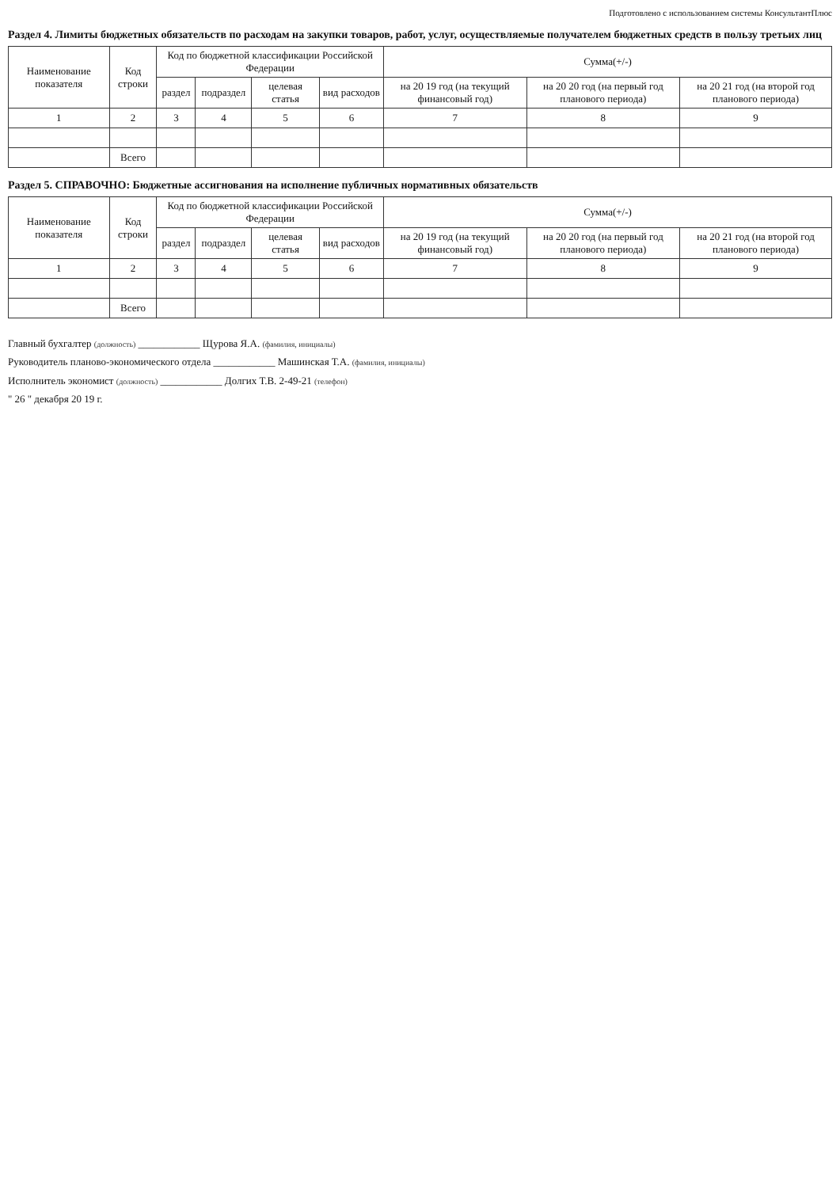Подготовлено с использованием системы КонсультантПлюс
Раздел 4. Лимиты бюджетных обязательств по расходам на закупки товаров, работ, услуг, осуществляемые получателем бюджетных средств в пользу третьих лиц
| Наименование показателя | Код строки | Код по бюджетной классификации Российской Федерации | | | | Сумма(+/-) | | |
| --- | --- | --- | --- | --- | --- | --- | --- | --- |
| | | раздел | подраздел | целевая статья | вид расходов | на 20 19 год (на текущий финансовый год) | на 20 20 год (на первый год планового периода) | на 20 21 год (на второй год планового периода) |
| 1 | 2 | 3 | 4 | 5 | 6 | 7 | 8 | 9 |
| | Всего | | | | | | | |
Раздел 5. СПРАВОЧНО: Бюджетные ассигнования на исполнение публичных нормативных обязательств
| Наименование показателя | Код строки | Код по бюджетной классификации Российской Федерации | | | | Сумма(+/-) | | |
| --- | --- | --- | --- | --- | --- | --- | --- | --- |
| | | раздел | подраздел | целевая статья | вид расходов | на 20 19 год (на текущий финансовый год) | на 20 20 год (на первый год планового периода) | на 20 21 год (на второй год планового периода) |
| 1 | 2 | 3 | 4 | 5 | 6 | 7 | 8 | 9 |
| | Всего | | | | | | | |
Главный бухгалтер (должность) ____________ Щурова Я.А. (фамилия, инициалы)
Руководитель планово-экономического отдела ____________ Машинская Т.А. (фамилия, инициалы)
Исполнитель экономист (должность) ____________ Долгих Т.В. 2-49-21 (телефон)
" 26 " декабря 20 19 г.